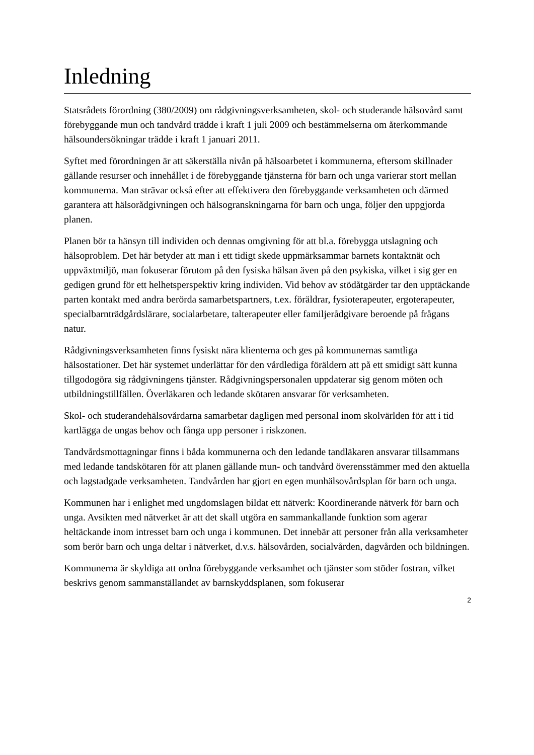Inledning
Statsrådets förordning (380/2009) om rådgivningsverksamheten, skol- och studerande hälsovård samt förebyggande mun och tandvård trädde i kraft 1 juli 2009 och bestämmelserna om återkommande hälsoundersökningar trädde i kraft 1 januari 2011.
Syftet med förordningen är att säkerställa nivån på hälsoarbetet i kommunerna, eftersom skillnader gällande resurser och innehållet i de förebyggande tjänsterna för barn och unga varierar stort mellan kommunerna. Man strävar också efter att effektivera den förebyggande verksamheten och därmed garantera att hälsorådgivningen och hälsogranskningarna för barn och unga, följer den uppgjorda planen.
Planen bör ta hänsyn till individen och dennas omgivning för att bl.a. förebygga utslagning och hälsoproblem. Det här betyder att man i ett tidigt skede uppmärksammar barnets kontaktnät och uppväxtmiljö, man fokuserar förutom på den fysiska hälsan även på den psykiska, vilket i sig ger en gedigen grund för ett helhetsperspektiv kring individen. Vid behov av stödåtgärder tar den upptäckande parten kontakt med andra berörda samarbetspartners, t.ex. föräldrar, fysioterapeuter, ergoterapeuter, specialbarnträdgårdslärare, socialarbetare, talterapeuter eller familjerådgivare beroende på frågans natur.
Rådgivningsverksamheten finns fysiskt nära klienterna och ges på kommunernas samtliga hälsostationer. Det här systemet underlättar för den vårdlediga föräldern att på ett smidigt sätt kunna tillgodogöra sig rådgivningens tjänster. Rådgivningspersonalen uppdaterar sig genom möten och utbildningstillfällen. Överläkaren och ledande skötaren ansvarar för verksamheten.
Skol- och studerandehälsovårdarna samarbetar dagligen med personal inom skolvärlden för att i tid kartlägga de ungas behov och fånga upp personer i riskzonen.
Tandvårdsmottagningar finns i båda kommunerna och den ledande tandläkaren ansvarar tillsammans med ledande tandskötaren för att planen gällande mun- och tandvård överensstämmer med den aktuella och lagstadgade verksamheten. Tandvården har gjort en egen munhälsovårdsplan för barn och unga.
Kommunen har i enlighet med ungdomslagen bildat ett nätverk: Koordinerande nätverk för barn och unga. Avsikten med nätverket är att det skall utgöra en sammankallande funktion som agerar heltäckande inom intresset barn och unga i kommunen. Det innebär att personer från alla verksamheter som berör barn och unga deltar i nätverket, d.v.s. hälsovården, socialvården, dagvården och bildningen.
Kommunerna är skyldiga att ordna förebyggande verksamhet och tjänster som stöder fostran, vilket beskrivs genom sammanställandet av barnskyddsplanen, som fokuserar
2